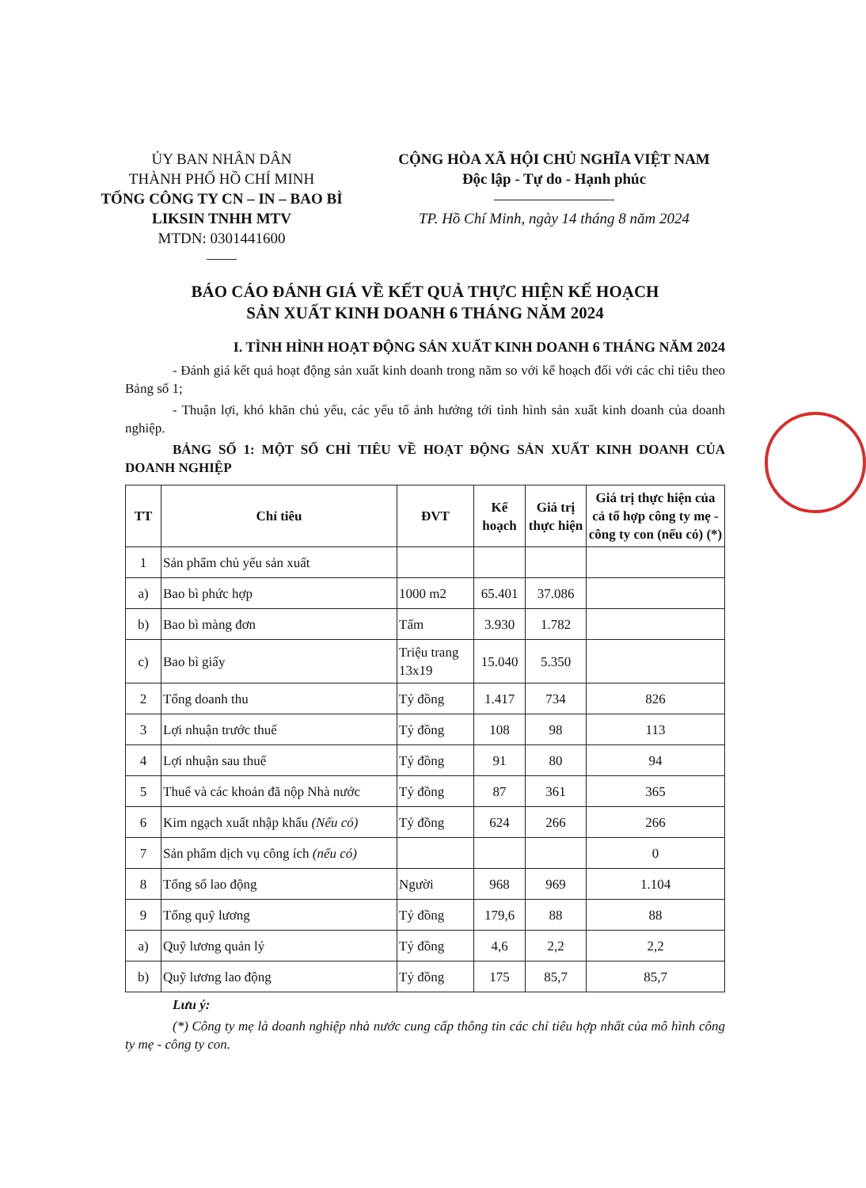ỦY BAN NHÂN DÂN
THÀNH PHỐ HỒ CHÍ MINH
TỔNG CÔNG TY CN – IN – BAO BÌ
LIKSIN TNHH MTV
MTDN: 0301441600
——
CỘNG HÒA XÃ HỘI CHỦ NGHĨA VIỆT NAM
Độc lập - Tự do - Hạnh phúc
————————
TP. Hồ Chí Minh, ngày 14 tháng 8 năm 2024
BÁO CÁO ĐÁNH GIÁ VỀ KẾT QUẢ THỰC HIỆN KẾ HOẠCH
SẢN XUẤT KINH DOANH 6 THÁNG NĂM 2024
I. TÌNH HÌNH HOẠT ĐỘNG SẢN XUẤT KINH DOANH 6 THÁNG NĂM 2024
- Đánh giá kết quả hoạt động sản xuất kinh doanh trong năm so với kế hoạch đối với các chỉ tiêu theo Bảng số 1;
- Thuận lợi, khó khăn chủ yếu, các yếu tố ảnh hưởng tới tình hình sản xuất kinh doanh của doanh nghiệp.
BẢNG SỐ 1: MỘT SỐ CHỈ TIÊU VỀ HOẠT ĐỘNG SẢN XUẤT KINH DOANH CỦA DOANH NGHIỆP
| TT | Chỉ tiêu | ĐVT | Kế hoạch | Giá trị thực hiện | Giá trị thực hiện của cả tổ hợp công ty mẹ - công ty con (nếu có) (*) |
| --- | --- | --- | --- | --- | --- |
| 1 | Sản phẩm chủ yếu sản xuất | | | | |
| a) | Bao bì phức hợp | 1000 m2 | 65.401 | 37.086 | |
| b) | Bao bì màng đơn | Tấm | 3.930 | 1.782 | |
| c) | Bao bì giấy | Triệu trang 13x19 | 15.040 | 5.350 | |
| 2 | Tổng doanh thu | Tỷ đồng | 1.417 | 734 | 826 |
| 3 | Lợi nhuận trước thuế | Tỷ đồng | 108 | 98 | 113 |
| 4 | Lợi nhuận sau thuế | Tỷ đồng | 91 | 80 | 94 |
| 5 | Thuế và các khoản đã nộp Nhà nước | Tỷ đồng | 87 | 361 | 365 |
| 6 | Kim ngạch xuất nhập khẩu (Nếu có) | Tỷ đồng | 624 | 266 | 266 |
| 7 | Sản phẩm dịch vụ công ích (nếu có) | | | | 0 |
| 8 | Tổng số lao động | Người | 968 | 969 | 1.104 |
| 9 | Tổng quỹ lương | Tỷ đồng | 179,6 | 88 | 88 |
| a) | Quỹ lương quản lý | Tỷ đồng | 4,6 | 2,2 | 2,2 |
| b) | Quỹ lương lao động | Tỷ đồng | 175 | 85,7 | 85,7 |
Lưu ý:
(*) Công ty mẹ là doanh nghiệp nhà nước cung cấp thông tin các chỉ tiêu hợp nhất của mô hình công ty mẹ - công ty con.